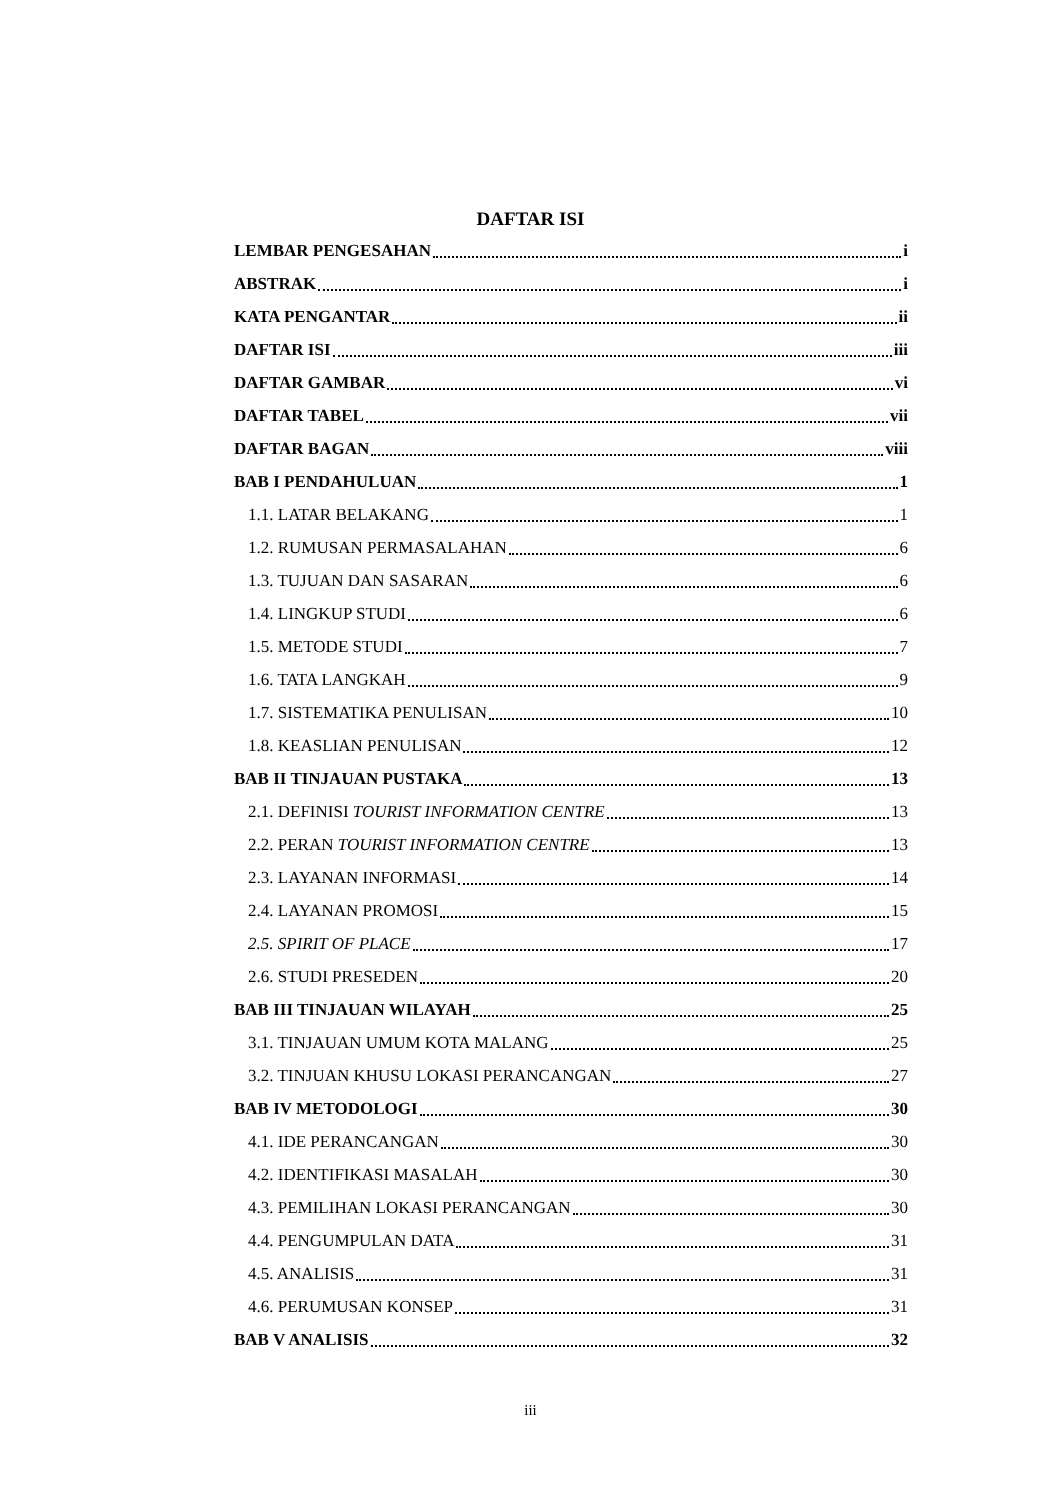DAFTAR ISI
LEMBAR PENGESAHAN i
ABSTRAK i
KATA PENGANTAR ii
DAFTAR ISI iii
DAFTAR GAMBAR vi
DAFTAR TABEL vii
DAFTAR BAGAN viii
BAB I PENDAHULUAN 1
1.1. LATAR BELAKANG 1
1.2. RUMUSAN PERMASALAHAN 6
1.3. TUJUAN DAN SASARAN 6
1.4. LINGKUP STUDI 6
1.5. METODE STUDI 7
1.6. TATA LANGKAH 9
1.7. SISTEMATIKA PENULISAN 10
1.8. KEASLIAN PENULISAN 12
BAB II TINJAUAN PUSTAKA 13
2.1. DEFINISI TOURIST INFORMATION CENTRE 13
2.2. PERAN TOURIST INFORMATION CENTRE 13
2.3. LAYANAN INFORMASI 14
2.4. LAYANAN PROMOSI 15
2.5. SPIRIT OF PLACE 17
2.6. STUDI PRESEDEN 20
BAB III TINJAUAN WILAYAH 25
3.1. TINJAUAN UMUM KOTA MALANG 25
3.2. TINJUAN KHUSU LOKASI PERANCANGAN 27
BAB IV METODOLOGI 30
4.1. IDE PERANCANGAN 30
4.2. IDENTIFIKASI MASALAH 30
4.3. PEMILIHAN LOKASI PERANCANGAN 30
4.4. PENGUMPULAN DATA 31
4.5. ANALISIS 31
4.6. PERUMUSAN KONSEP 31
BAB V ANALISIS 32
iii